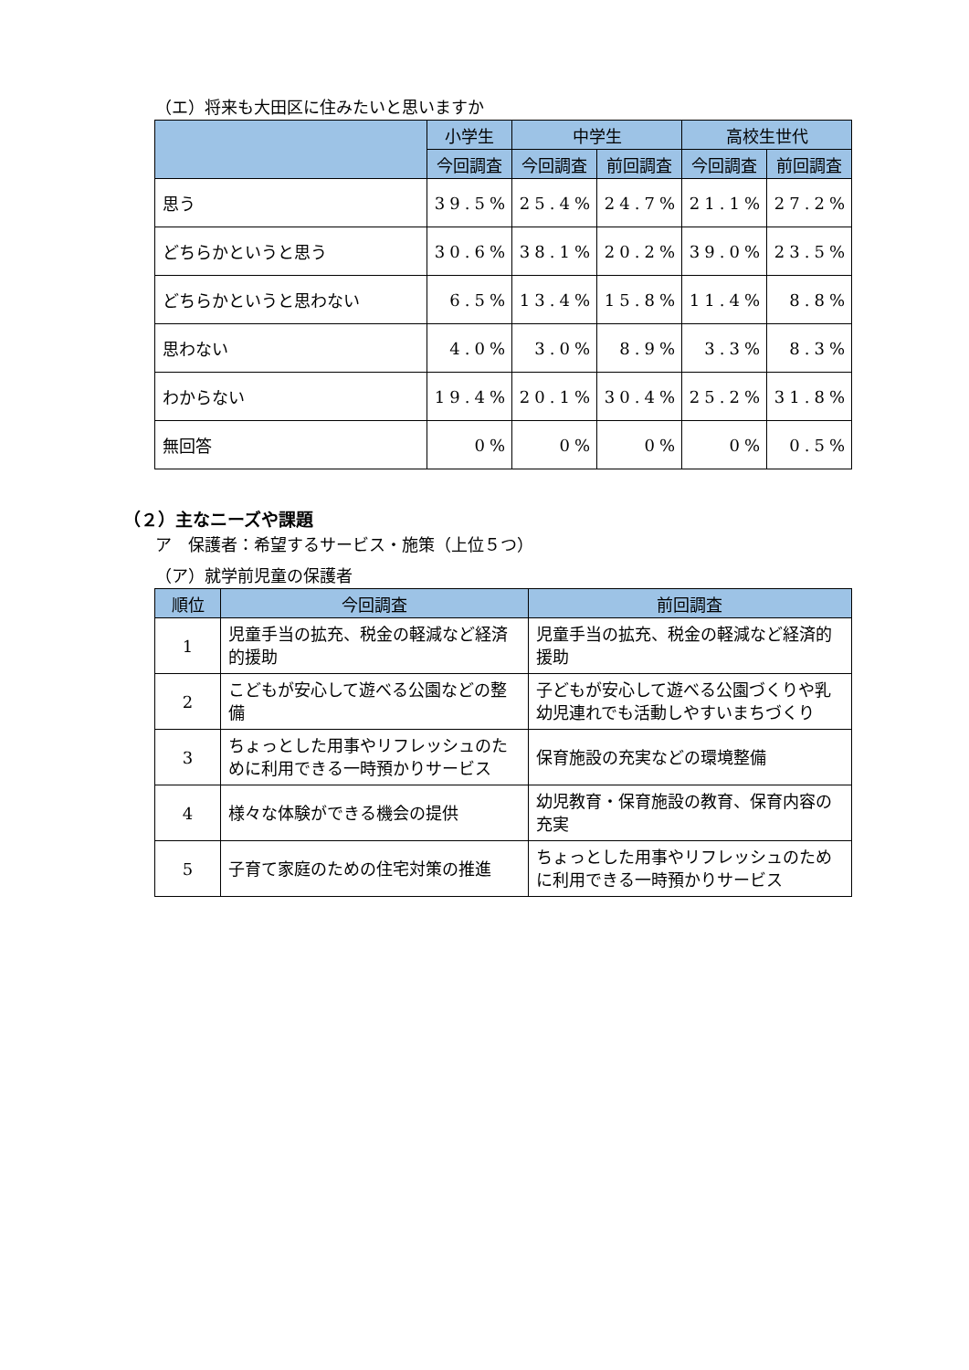（エ）将来も大田区に住みたいと思いますか
| | 小学生 | 中学生 | | 高校生世代 | |
| --- | --- | --- | --- | --- | --- |
| | 今回調査 | 今回調査 | 前回調査 | 今回調査 | 前回調査 |
| 思う | 39.5% | 25.4% | 24.7% | 21.1% | 27.2% |
| どちらかというと思う | 30.6% | 38.1% | 20.2% | 39.0% | 23.5% |
| どちらかというと思わない | 6.5% | 13.4% | 15.8% | 11.4% | 8.8% |
| 思わない | 4.0% | 3.0% | 8.9% | 3.3% | 8.3% |
| わからない | 19.4% | 20.1% | 30.4% | 25.2% | 31.8% |
| 無回答 | 0% | 0% | 0% | 0% | 0.5% |
（２）主なニーズや課題
ア　保護者：希望するサービス・施策（上位５つ）
（ア）就学前児童の保護者
| 順位 | 今回調査 | 前回調査 |
| --- | --- | --- |
| 1 | 児童手当の拡充、税金の軽減など経済的援助 | 児童手当の拡充、税金の軽減など経済的援助 |
| 2 | こどもが安心して遊べる公園などの整備 | 子どもが安心して遊べる公園づくりや乳幼児連れでも活動しやすいまちづくり |
| 3 | ちょっとした用事やリフレッシュのために利用できる一時預かりサービス | 保育施設の充実などの環境整備 |
| 4 | 様々な体験ができる機会の提供 | 幼児教育・保育施設の教育、保育内容の充実 |
| 5 | 子育て家庭のための住宅対策の推進 | ちょっとした用事やリフレッシュのために利用できる一時預かりサービス |